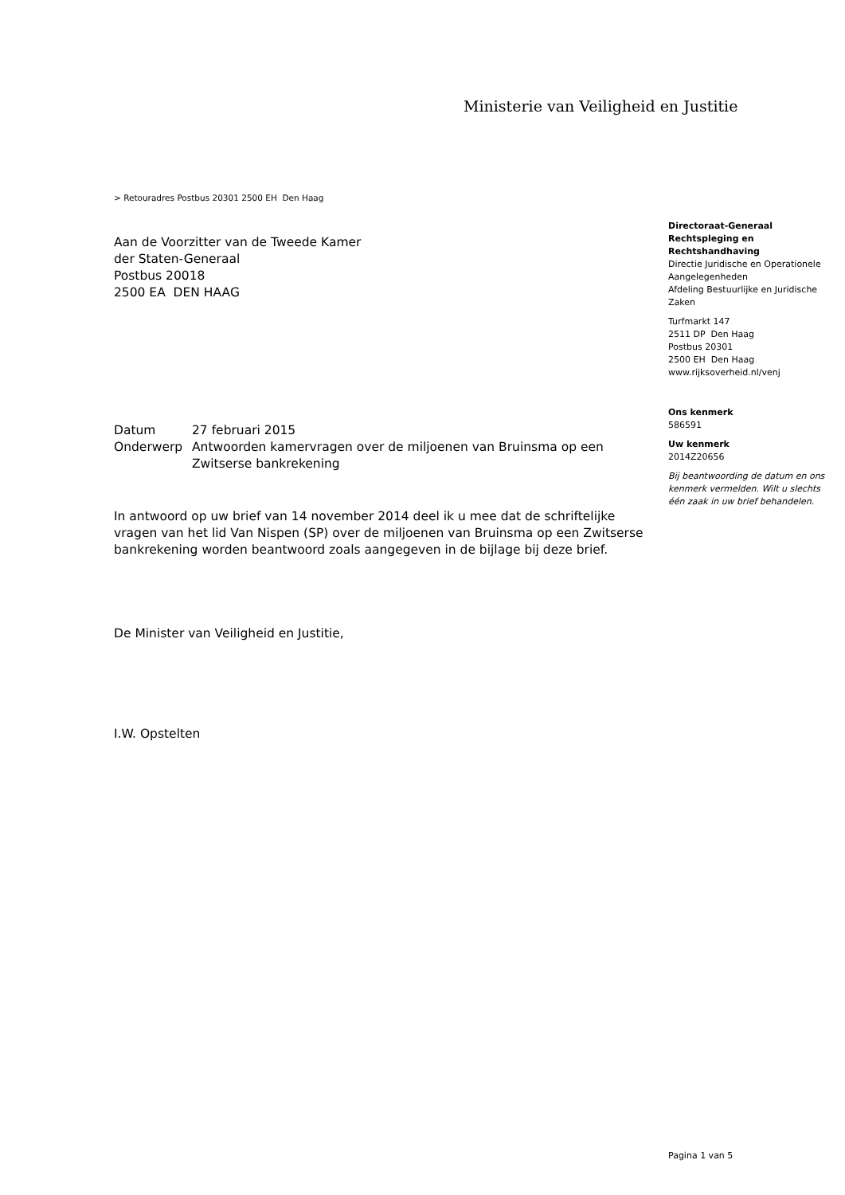Ministerie van Veiligheid en Justitie
> Retouradres Postbus 20301 2500 EH Den Haag
Aan de Voorzitter van de Tweede Kamer
der Staten-Generaal
Postbus 20018
2500 EA DEN HAAG
Directoraat-Generaal Rechtspleging en Rechtshandhaving
Directie Juridische en Operationele Aangelegenheden
Afdeling Bestuurlijke en Juridische Zaken
Turfmarkt 147
2511 DP Den Haag
Postbus 20301
2500 EH Den Haag
www.rijksoverheid.nl/venj
Ons kenmerk
586591
Uw kenmerk
2014Z20656
Bij beantwoording de datum en ons kenmerk vermelden. Wilt u slechts één zaak in uw brief behandelen.
| Datum | 27 februari 2015 |
| Onderwerp | Antwoorden kamervragen over de miljoenen van Bruinsma op een Zwitserse bankrekening |
In antwoord op uw brief van 14 november 2014 deel ik u mee dat de schriftelijke vragen van het lid Van Nispen (SP) over de miljoenen van Bruinsma op een Zwitserse bankrekening worden beantwoord zoals aangegeven in de bijlage bij deze brief.
De Minister van Veiligheid en Justitie,
I.W. Opstelten
Pagina 1 van 5